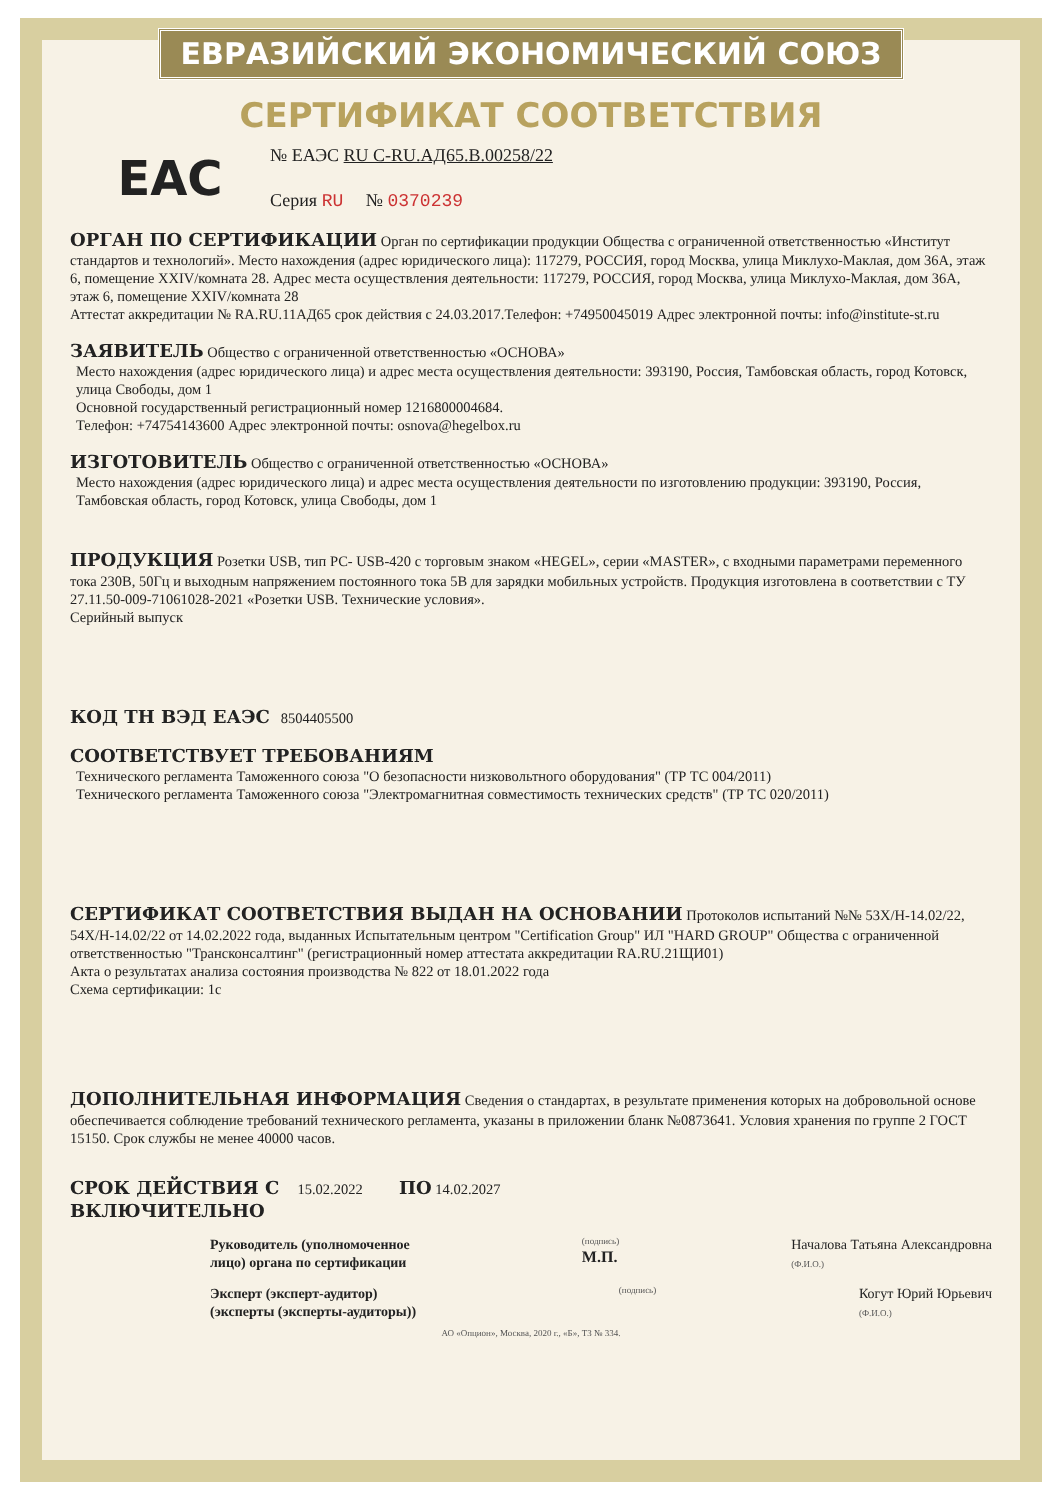ЕВРАЗИЙСКИЙ ЭКОНОМИЧЕСКИЙ СОЮЗ
СЕРТИФИКАТ СООТВЕТСТВИЯ
EAC
№ ЕАЭС RU C-RU.АД65.В.00258/22
Серия RU № 0370239
ОРГАН ПО СЕРТИФИКАЦИИ
Орган по сертификации продукции Общества с ограниченной ответственностью «Институт стандартов и технологий». Место нахождения (адрес юридического лица): 117279, РОССИЯ, город Москва, улица Миклухо-Маклая, дом 36А, этаж 6, помещение XXIV/комната 28. Адрес места осуществления деятельности: 117279, РОССИЯ, город Москва, улица Миклухо-Маклая, дом 36А, этаж 6, помещение XXIV/комната 28
Аттестат аккредитации № RA.RU.11АД65 срок действия с 24.03.2017.Телефон: +74950045019 Адрес электронной почты: info@institute-st.ru
ЗАЯВИТЕЛЬ
Общество с ограниченной ответственностью «ОСНОВА»
Место нахождения (адрес юридического лица) и адрес места осуществления деятельности: 393190, Россия, Тамбовская область, город Котовск, улица Свободы, дом 1
Основной государственный регистрационный номер 1216800004684.
Телефон: +74754143600 Адрес электронной почты: osnova@hegelbox.ru
ИЗГОТОВИТЕЛЬ
Общество с ограниченной ответственностью «ОСНОВА»
Место нахождения (адрес юридического лица) и адрес места осуществления деятельности по изготовлению продукции: 393190, Россия, Тамбовская область, город Котовск, улица Свободы, дом 1
ПРОДУКЦИЯ
Розетки USB, тип РС- USB-420 с торговым знаком «HEGEL», серии «MASTER», с входными параметрами переменного тока 230В, 50Гц и выходным напряжением постоянного тока 5В для зарядки мобильных устройств. Продукция изготовлена в соответствии с ТУ 27.11.50-009-71061028-2021 «Розетки USB. Технические условия».
Серийный выпуск
КОД ТН ВЭД ЕАЭС
8504405500
СООТВЕТСТВУЕТ ТРЕБОВАНИЯМ
Технического регламента Таможенного союза "О безопасности низковольтного оборудования" (ТР ТС 004/2011)
Технического регламента Таможенного союза "Электромагнитная совместимость технических средств" (ТР ТС 020/2011)
СЕРТИФИКАТ СООТВЕТСТВИЯ ВЫДАН НА ОСНОВАНИИ
Протоколов испытаний №№ 53Х/Н-14.02/22, 54Х/Н-14.02/22 от 14.02.2022 года, выданных Испытательным центром "Certification Group" ИЛ "HARD GROUP" Общества с ограниченной ответственностью "Трансконсалтинг" (регистрационный номер аттестата аккредитации RA.RU.21ЩИ01)
Акта о результатах анализа состояния производства № 822 от 18.01.2022 года
Схема сертификации: 1с
ДОПОЛНИТЕЛЬНАЯ ИНФОРМАЦИЯ
Сведения о стандартах, в результате применения которых на добровольной основе обеспечивается соблюдение требований технического регламента, указаны в приложении бланк №0873641. Условия хранения по группе 2 ГОСТ 15150. Срок службы не менее 40000 часов.
СРОК ДЕЙСТВИЯ С
15.02.2022
ПО
14.02.2027
ВКЛЮЧИТЕЛЬНО
Руководитель (уполномоченное
лицо) органа по сертификации
(подпись)
М.П.
Началова Татьяна Александровна
(Ф.И.О.)
Эксперт (эксперт-аудитор)
(эксперты (эксперты-аудиторы))
(подпись)
Когут Юрий Юрьевич
(Ф.И.О.)
АО «Опцион», Москва, 2020 г., «Б», ТЗ № 334.